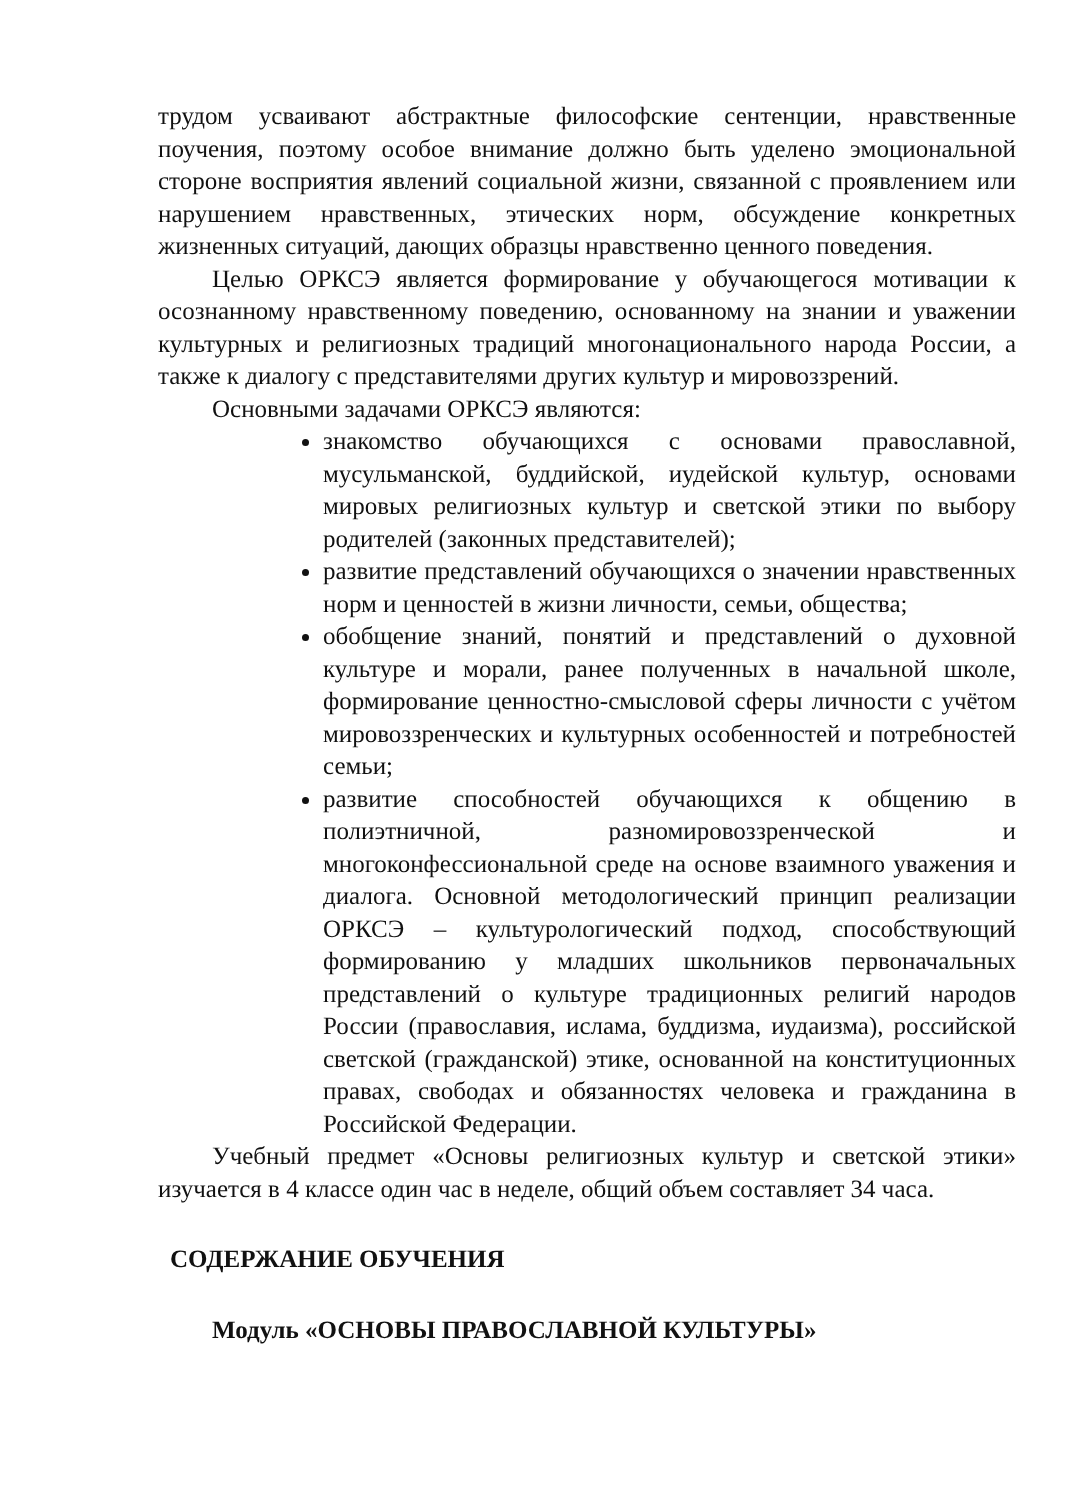трудом усваивают абстрактные философские сентенции, нравственные поучения, поэтому особое внимание должно быть уделено эмоциональной стороне восприятия явлений социальной жизни, связанной с проявлением или нарушением нравственных, этических норм, обсуждение конкретных жизненных ситуаций, дающих образцы нравственно ценного поведения.
Целью ОРКСЭ является формирование у обучающегося мотивации к осознанному нравственному поведению, основанному на знании и уважении культурных и религиозных традиций многонационального народа России, а также к диалогу с представителями других культур и мировоззрений.
Основными задачами ОРКСЭ являются:
знакомство обучающихся с основами православной, мусульманской, буддийской, иудейской культур, основами мировых религиозных культур и светской этики по выбору родителей (законных представителей);
развитие представлений обучающихся о значении нравственных норм и ценностей в жизни личности, семьи, общества;
обобщение знаний, понятий и представлений о духовной культуре и морали, ранее полученных в начальной школе, формирование ценностно-смысловой сферы личности с учётом мировоззренческих и культурных особенностей и потребностей семьи;
развитие способностей обучающихся к общению в полиэтничной, разномировоззренческой и многоконфессиональной среде на основе взаимного уважения и диалога. Основной методологический принцип реализации ОРКСЭ – культурологический подход, способствующий формированию у младших школьников первоначальных представлений о культуре традиционных религий народов России (православия, ислама, буддизма, иудаизма), российской светской (гражданской) этике, основанной на конституционных правах, свободах и обязанностях человека и гражданина в Российской Федерации.
Учебный предмет «Основы религиозных культур и светской этики» изучается в 4 классе один час в неделе, общий объем составляет 34 часа.
СОДЕРЖАНИЕ ОБУЧЕНИЯ
Модуль «ОСНОВЫ ПРАВОСЛАВНОЙ КУЛЬТУРЫ»